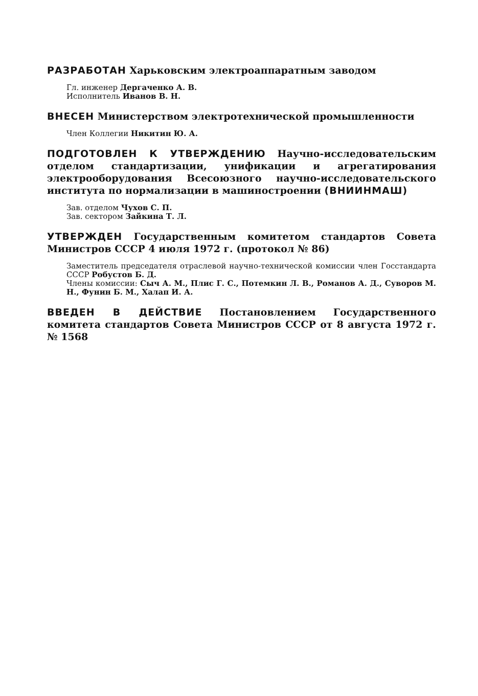РАЗРАБОТАН Харьковским электроаппаратным заводом
Гл. инженер Дергаченко А. В.
Исполнитель Иванов В. Н.
ВНЕСЕН Министерством электротехнической промышленности
Член Коллегии Никитин Ю. А.
ПОДГОТОВЛЕН К УТВЕРЖДЕНИЮ Научно-исследовательским отделом стандартизации, унификации и агрегатирования электрооборудования Всесоюзного научно-исследовательского института по нормализации в машиностроении (ВНИИНМАШ)
Зав. отделом Чухов С. П.
Зав. сектором Зайкина Т. Л.
УТВЕРЖДЕН Государственным комитетом стандартов Совета Министров СССР 4 июля 1972 г. (протокол № 86)
Заместитель председателя отраслевой научно-технической комиссии член Госстандарта СССР Робустов Б. Д.
Члены комиссии: Сыч А. М., Плис Г. С., Потемкин Л. В., Романов А. Д., Суворов М. Н., Фунин Б. М., Халап И. А.
ВВЕДЕН В ДЕЙСТВИЕ Постановлением Государственного комитета стандартов Совета Министров СССР от 8 августа 1972 г. № 1568